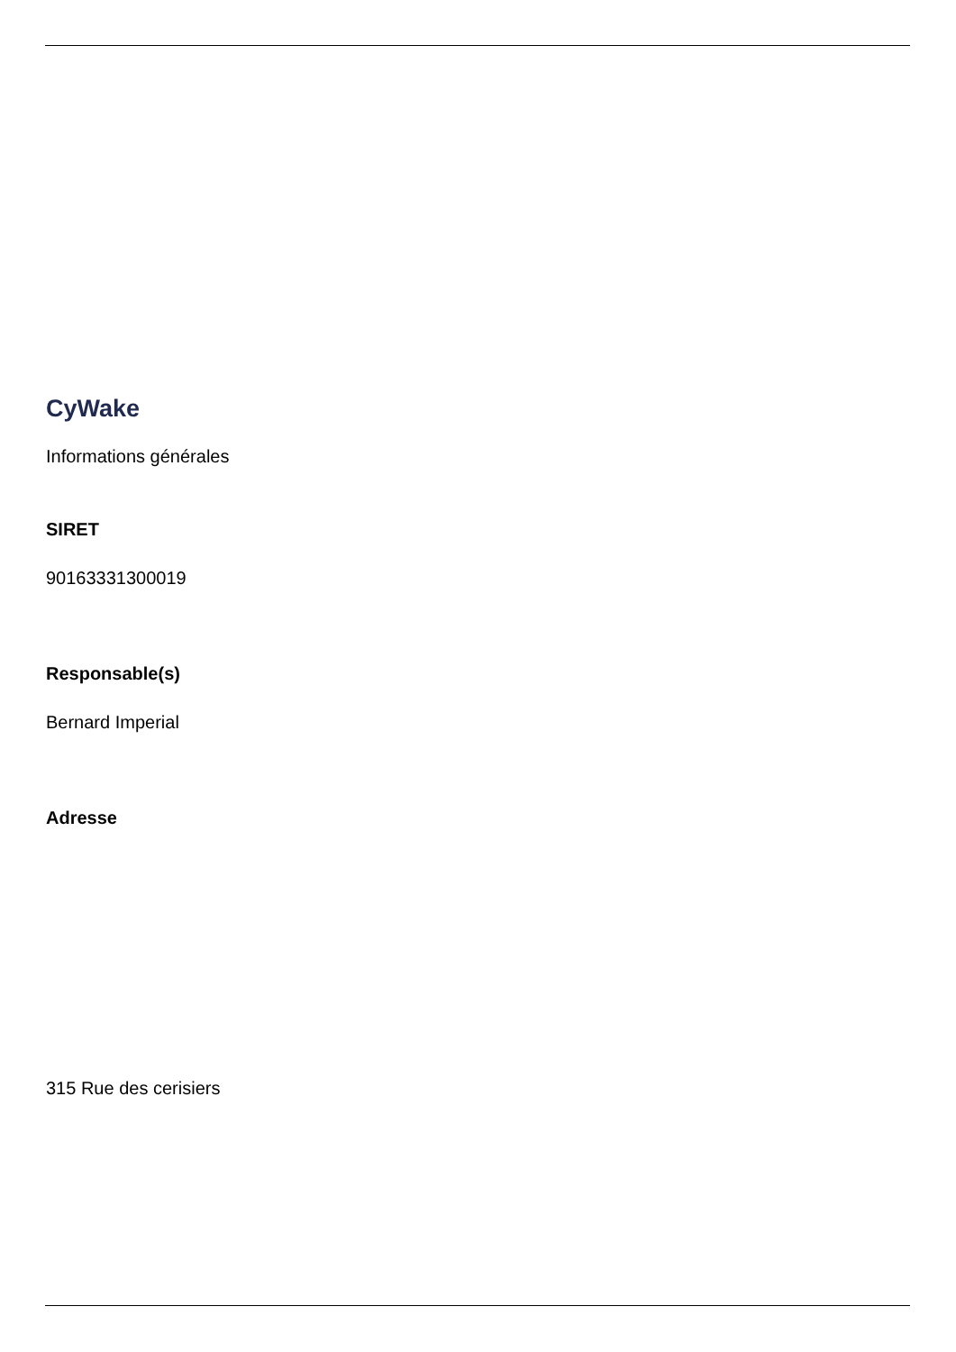CyWake
Informations générales
SIRET
90163331300019
Responsable(s)
Bernard Imperial
Adresse
315 Rue des cerisiers